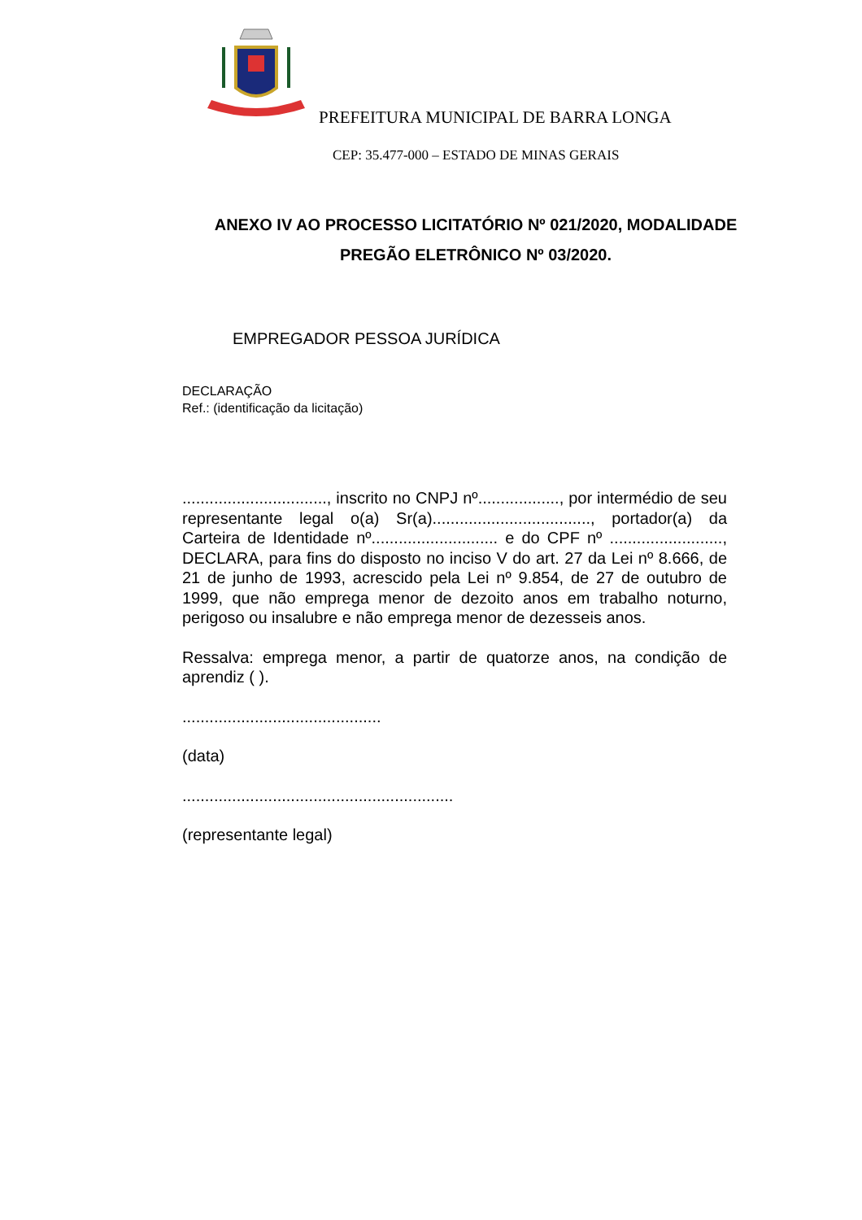PREFEITURA MUNICIPAL DE BARRA LONGA
CEP: 35.477-000 – ESTADO DE MINAS GERAIS
ANEXO IV AO PROCESSO LICITATÓRIO Nº 021/2020, MODALIDADE
PREGÃO ELETRÔNICO Nº 03/2020.
EMPREGADOR PESSOA JURÍDICA
DECLARAÇÃO
Ref.: (identificação da licitação)
................................, inscrito no CNPJ nº.................., por intermédio de seu representante legal o(a) Sr(a)..................................., portador(a) da Carteira de Identidade nº............................ e do CPF nº ........................., DECLARA, para fins do disposto no inciso V do art. 27 da Lei nº 8.666, de 21 de junho de 1993, acrescido pela Lei nº 9.854, de 27 de outubro de 1999, que não emprega menor de dezoito anos em trabalho noturno, perigoso ou insalubre e não emprega menor de dezesseis anos.
Ressalva: emprega menor, a partir de quatorze anos, na condição de aprendiz ( ).
............................................
(data)
............................................................
(representante legal)